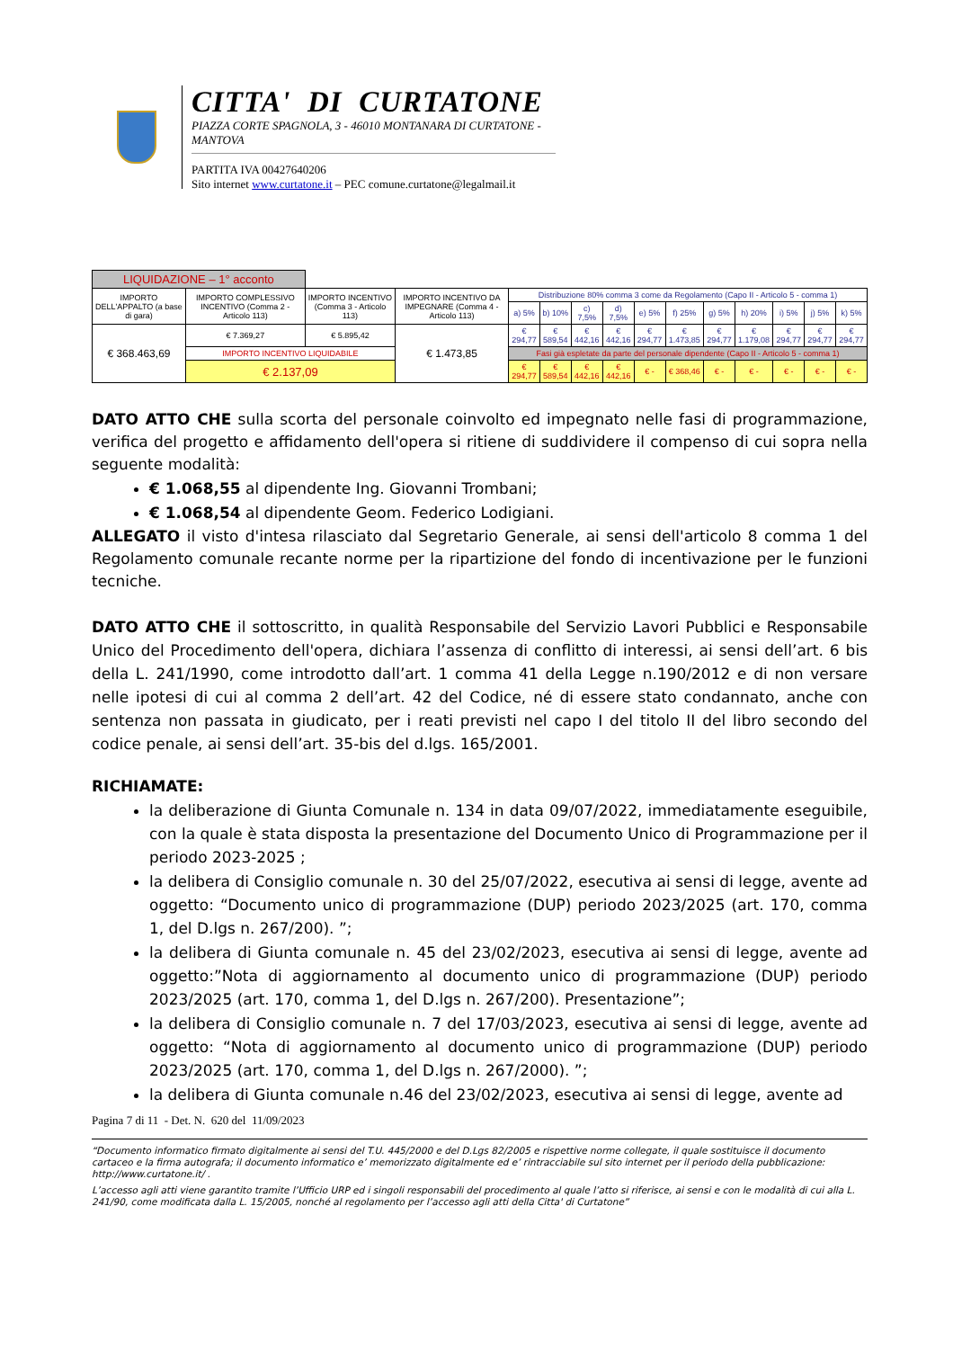CITTA' DI CURTATONE
PIAZZA CORTE SPAGNOLA, 3 - 46010 MONTANARA DI CURTATONE - MANTOVA
PARTITA IVA 00427640206
Sito internet www.curtatone.it – PEC comune.curtatone@legalmail.it
| LIQUIDAZIONE – 1° acconto | | | | | | | | | | | | | | |
| IMPORTO DELL'APPALTO (a base di gara) | IMPORTO COMPLESSIVO INCENTIVO (Comma 2 - Articolo 113) | IMPORTO INCENTIVO (Comma 3 - Articolo 113) | IMPORTO INCENTIVO DA IMPEGNARE (Comma 4 - Articolo 113) | Distribuzione 80% comma 3 come da Regolamento (Capo II - Articolo 5 - comma 1) | | | | | | | | | | |
| | | | | a) 5% | b) 10% | c) 7,5% | d) 7,5% | e) 5% | f) 25% | g) 5% | h) 20% | i) 5% | j) 5% | k) 5% |
| € 368.463,69 | € 7.369,27 | € 5.895,42 | € 1.473,85 | € 294,77 | € 589,54 | € 442,16 | € 442,16 | € 294,77 | € 1.473,85 | € 294,77 | € 1.179,08 | € 294,77 | € 294,77 | € 294,77 |
| | IMPORTO INCENTIVO LIQUIDABILE | | | Fasi già espletate da parte del personale dipendente (Capo II - Articolo 5 - comma 1) | | | | | | | | | | |
| | € 2.137,09 | | | € 294,77 | € 589,54 | € 442,16 | € 442,16 | € - | € 368,46 | € - | € - | € - | € - | € - |
DATO ATTO CHE sulla scorta del personale coinvolto ed impegnato nelle fasi di programmazione, verifica del progetto e affidamento dell'opera si ritiene di suddividere il compenso di cui sopra nella seguente modalità:
€ 1.068,55 al dipendente Ing. Giovanni Trombani;
€ 1.068,54 al dipendente Geom. Federico Lodigiani.
ALLEGATO il visto d'intesa rilasciato dal Segretario Generale, ai sensi dell'articolo 8 comma 1 del Regolamento comunale recante norme per la ripartizione del fondo di incentivazione per le funzioni tecniche.
DATO ATTO CHE il sottoscritto, in qualità Responsabile del Servizio Lavori Pubblici e Responsabile Unico del Procedimento dell'opera, dichiara l’assenza di conflitto di interessi, ai sensi dell’art. 6 bis della L. 241/1990, come introdotto dall’art. 1 comma 41 della Legge n.190/2012 e di non versare nelle ipotesi di cui al comma 2 dell’art. 42 del Codice, né di essere stato condannato, anche con sentenza non passata in giudicato, per i reati previsti nel capo I del titolo II del libro secondo del codice penale, ai sensi dell’art. 35-bis del d.lgs. 165/2001.
RICHIAMATE:
la deliberazione di Giunta Comunale n. 134 in data 09/07/2022, immediatamente eseguibile, con la quale è stata disposta la presentazione del Documento Unico di Programmazione per il periodo 2023-2025 ;
la delibera di Consiglio comunale n. 30 del 25/07/2022, esecutiva ai sensi di legge, avente ad oggetto: “Documento unico di programmazione (DUP) periodo 2023/2025 (art. 170, comma 1, del D.lgs n. 267/200). ”;
la delibera di Giunta comunale n. 45 del 23/02/2023, esecutiva ai sensi di legge, avente ad oggetto:”Nota di aggiornamento al documento unico di programmazione (DUP) periodo 2023/2025 (art. 170, comma 1, del D.lgs n. 267/200). Presentazione”;
la delibera di Consiglio comunale n. 7 del 17/03/2023, esecutiva ai sensi di legge, avente ad oggetto: “Nota di aggiornamento al documento unico di programmazione (DUP) periodo 2023/2025 (art. 170, comma 1, del D.lgs n. 267/2000). ”;
la delibera di Giunta comunale n.46 del 23/02/2023, esecutiva ai sensi di legge, avente ad
Pagina 7 di 11 - Det. N. 620 del 11/09/2023
“Documento informatico firmato digitalmente ai sensi del T.U. 445/2000 e del D.Lgs 82/2005 e rispettive norme collegate, il quale sostituisce il documento cartaceo e la firma autografa; il documento informatico e’ memorizzato digitalmente ed e’ rintracciabile sul sito internet per il periodo della pubblicazione: http://www.curtatone.it/ .
L’accesso agli atti viene garantito tramite l’Ufficio URP ed i singoli responsabili del procedimento al quale l’atto si riferisce, ai sensi e con le modalità di cui alla L. 241/90, come modificata dalla L. 15/2005, nonché al regolamento per l’accesso agli atti della Citta' di Curtatone”